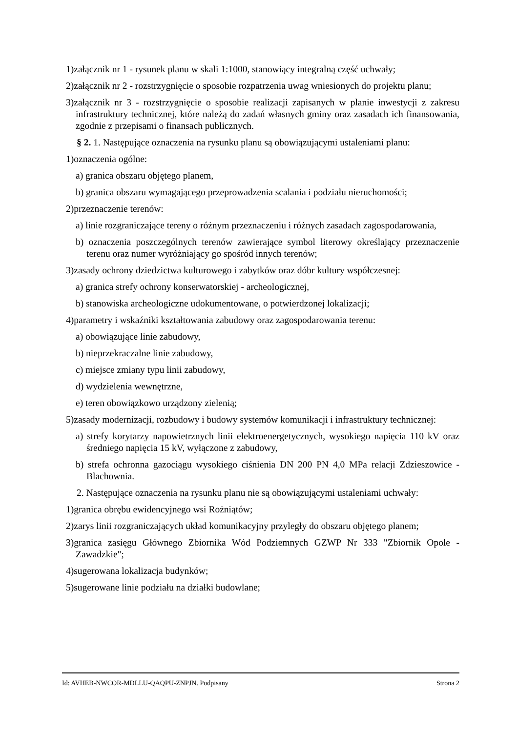1)załącznik nr 1 - rysunek planu w skali 1:1000, stanowiący integralną część uchwały;
2)załącznik nr 2 - rozstrzygnięcie o sposobie rozpatrzenia uwag wniesionych do projektu planu;
3)załącznik nr 3 - rozstrzygnięcie o sposobie realizacji zapisanych w planie inwestycji z zakresu infrastruktury technicznej, które należą do zadań własnych gminy oraz zasadach ich finansowania, zgodnie z przepisami o finansach publicznych.
§ 2. 1. Następujące oznaczenia na rysunku planu są obowiązującymi ustaleniami planu:
1)oznaczenia ogólne:
a) granica obszaru objętego planem,
b) granica obszaru wymagającego przeprowadzenia scalania i podziału nieruchomości;
2)przeznaczenie terenów:
a) linie rozgraniczające tereny o różnym przeznaczeniu i różnych zasadach zagospodarowania,
b) oznaczenia poszczególnych terenów zawierające symbol literowy określający przeznaczenie terenu oraz numer wyróżniający go spośród innych terenów;
3)zasady ochrony dziedzictwa kulturowego i zabytków oraz dóbr kultury współczesnej:
a) granica strefy ochrony konserwatorskiej - archeologicznej,
b) stanowiska archeologiczne udokumentowane, o potwierdzonej lokalizacji;
4)parametry i wskaźniki kształtowania zabudowy oraz zagospodarowania terenu:
a) obowiązujące linie zabudowy,
b) nieprzekraczalne linie zabudowy,
c) miejsce zmiany typu linii zabudowy,
d) wydzielenia wewnętrzne,
e) teren obowiązkowo urządzony zielenią;
5)zasady modernizacji, rozbudowy i budowy systemów komunikacji i infrastruktury technicznej:
a) strefy korytarzy napowietrznych linii elektroenergetycznych, wysokiego napięcia 110 kV oraz średniego napięcia 15 kV, wyłączone z zabudowy,
b) strefa ochronna gazociągu wysokiego ciśnienia DN 200 PN 4,0 MPa relacji Zdzieszowice - Blachownia.
2. Następujące oznaczenia na rysunku planu nie są obowiązującymi ustaleniami uchwały:
1)granica obrębu ewidencyjnego wsi Rożniątów;
2)zarys linii rozgraniczających układ komunikacyjny przyległy do obszaru objętego planem;
3)granica zasięgu Głównego Zbiornika Wód Podziemnych GZWP Nr 333 "Zbiornik Opole - Zawadzkie";
4)sugerowana lokalizacja budynków;
5)sugerowane linie podziału na działki budowlane;
Id: AVHEB-NWCOR-MDLLU-QAQPU-ZNPJN. Podpisany Strona 2